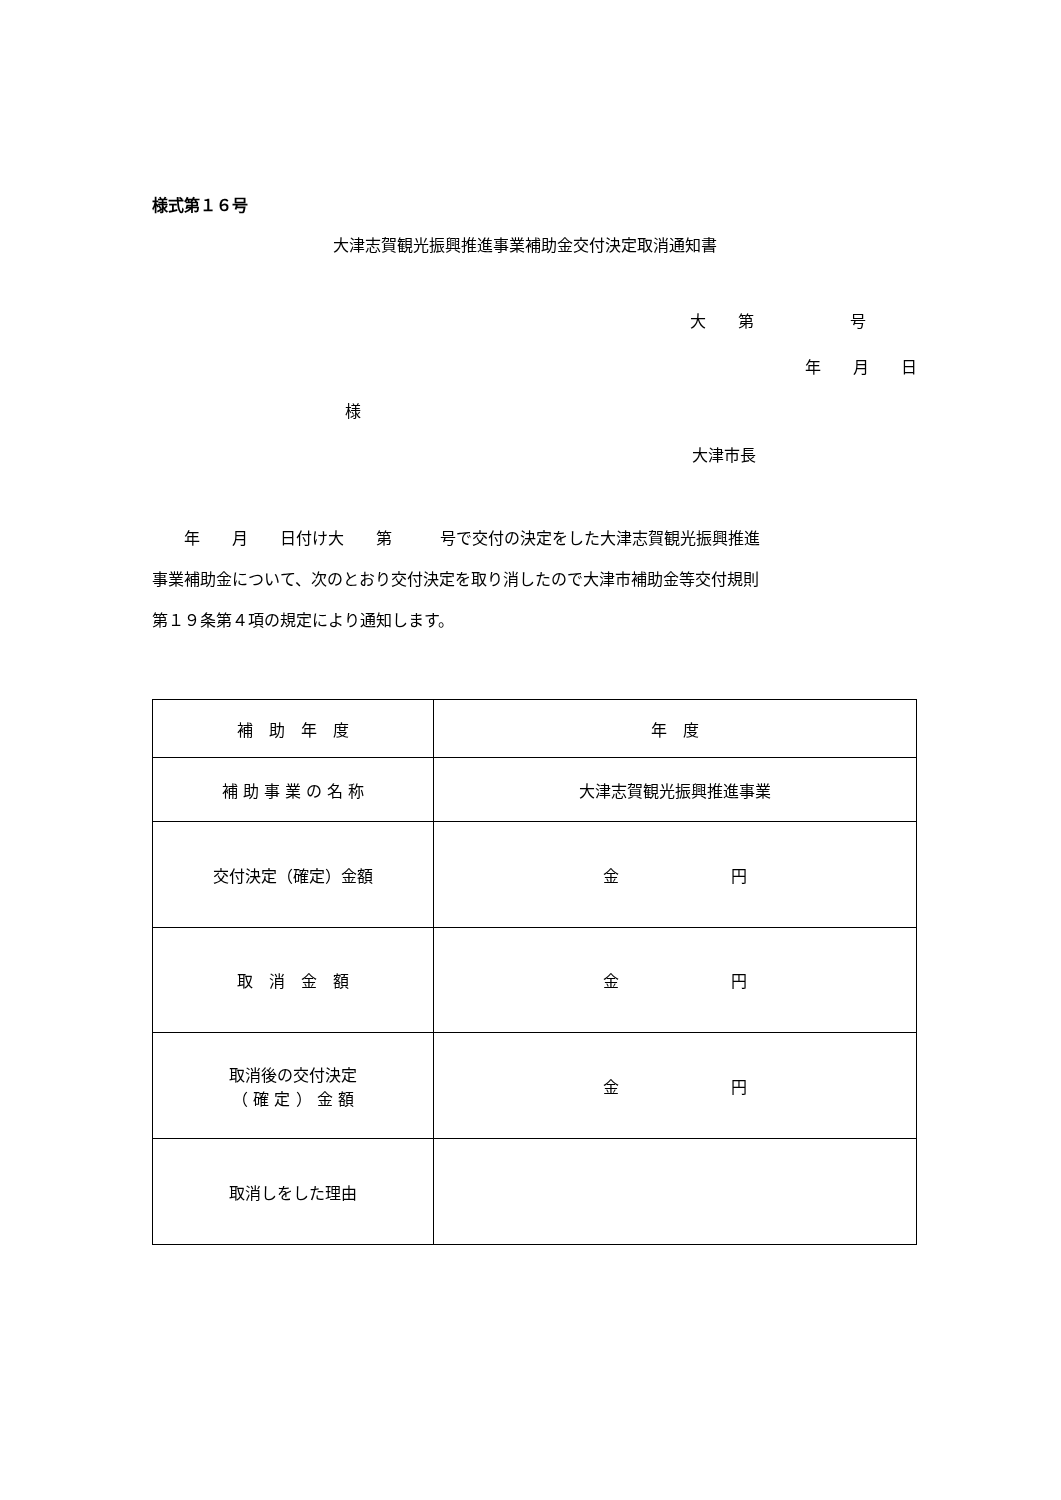様式第１６号
大津志賀観光振興推進事業補助金交付決定取消通知書
大　　第　　　　　　号
年　　月　　日
様
大津市長
　　年　　月　　日付け大　　第　　　号で交付の決定をした大津志賀観光振興推進 事業補助金について、次のとおり交付決定を取り消したので大津市補助金等交付規則 第１９条第４項の規定により通知します。
| 補 助 年 度 | 年 度 |
| 補 助 事 業 の 名 称 | 大津志賀観光振興推進事業 |
| 交付決定（確定）金額 | 金 円 |
| 取 消 金 額 | 金 円 |
| 取消後の交付決定 （ 確 定 ） 金 額 | 金 円 |
| 取消しをした理由 | |